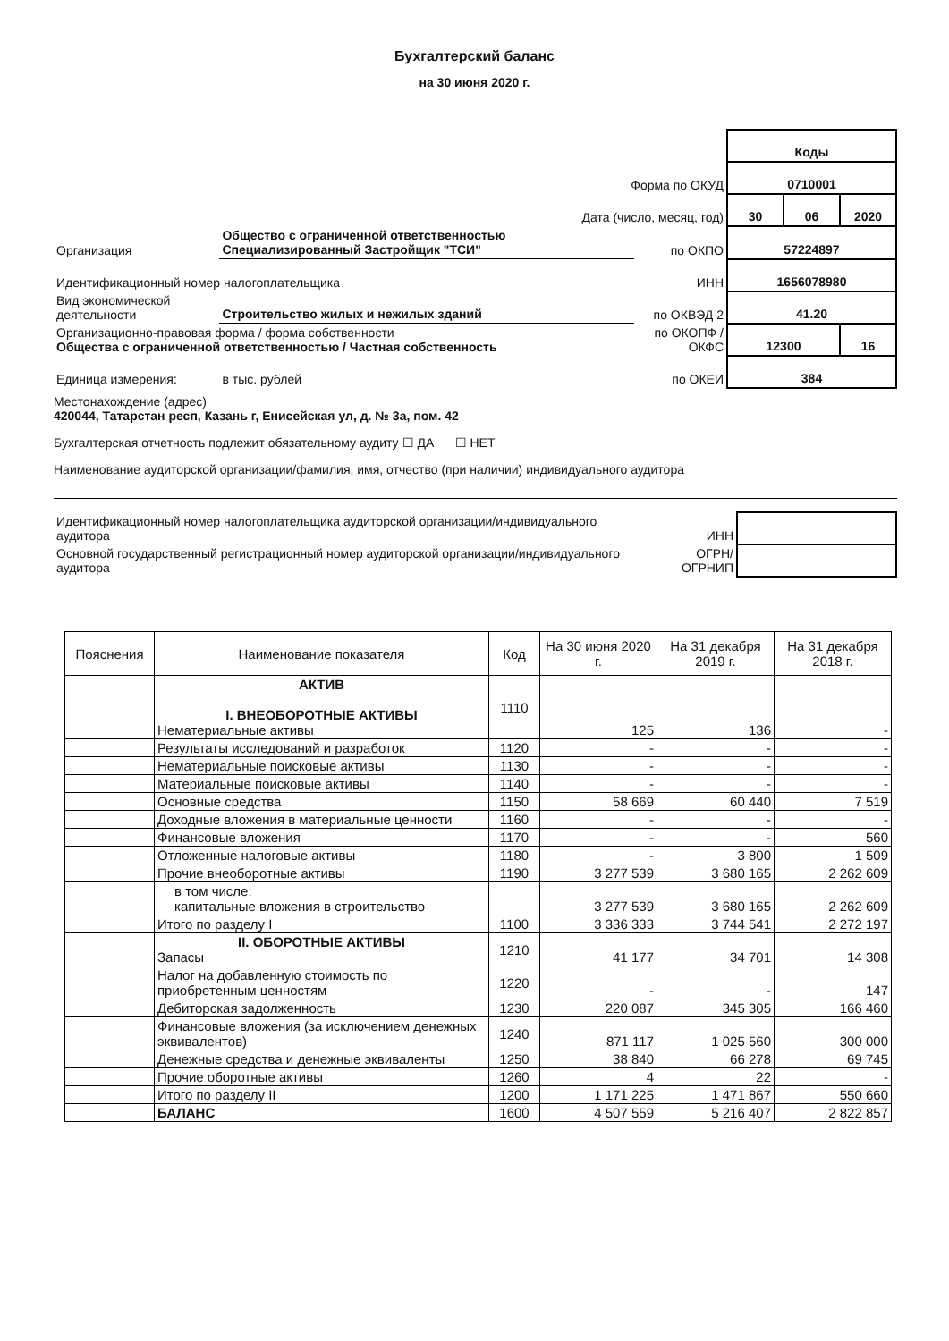Бухгалтерский баланс
на 30 июня 2020 г.
| | | | Коды | | |
| Форма по ОКУД | | | 0710001 | | |
| Дата (число, месяц, год) | | | 30 | 06 | 2020 |
| Организация | Общество с ограниченной ответственностью Специализированный Застройщик "ТСИ" | по ОКПО | 57224897 | | |
| Идентификационный номер налогоплательщика | | ИНН | 1656078980 | | |
| Вид экономической деятельности | Строительство жилых и нежилых зданий | по ОКВЭД 2 | 41.20 | | |
| Организационно-правовая форма / форма собственности Общества с ограниченной ответственностью / Частная собственность | | по ОКОПФ / ОКФС | 12300 | | 16 |
| Единица измерения: | в тыс. рублей | по ОКЕИ | 384 | | |
Местонахождение (адрес)
420044, Татарстан респ, Казань г, Енисейская ул, д. № 3а, пом. 42
Бухгалтерская отчетность подлежит обязательному аудиту ☐ ДА ☐ НЕТ
Наименование аудиторской организации/фамилия, имя, отчество (при наличии) индивидуального аудитора
| Идентификационный номер налогоплательщика аудиторской организации/индивидуального аудитора | ИНН | |
| Основной государственный регистрационный номер аудиторской организации/индивидуального аудитора | ОГРН/ ОГРНИП | |
| Пояснения | Наименование показателя | Код | На 30 июня 2020 г. | На 31 декабря 2019 г. | На 31 декабря 2018 г. |
| --- | --- | --- | --- | --- | --- |
| | АКТИВ I. ВНЕОБОРОТНЫЕ АКТИВЫ Нематериальные активы | 1110 | 125 | 136 | - |
| | Результаты исследований и разработок | 1120 | - | - | - |
| | Нематериальные поисковые активы | 1130 | - | - | - |
| | Материальные поисковые активы | 1140 | - | - | - |
| | Основные средства | 1150 | 58 669 | 60 440 | 7 519 |
| | Доходные вложения в материальные ценности | 1160 | - | - | - |
| | Финансовые вложения | 1170 | - | - | 560 |
| | Отложенные налоговые активы | 1180 | - | 3 800 | 1 509 |
| | Прочие внеоборотные активы | 1190 | 3 277 539 | 3 680 165 | 2 262 609 |
| | в том числе: капитальные вложения в строительство | | 3 277 539 | 3 680 165 | 2 262 609 |
| | Итого по разделу I | 1100 | 3 336 333 | 3 744 541 | 2 272 197 |
| | II. ОБОРОТНЫЕ АКТИВЫ Запасы | 1210 | 41 177 | 34 701 | 14 308 |
| | Налог на добавленную стоимость по приобретенным ценностям | 1220 | - | - | 147 |
| | Дебиторская задолженность | 1230 | 220 087 | 345 305 | 166 460 |
| | Финансовые вложения (за исключением денежных эквивалентов) | 1240 | 871 117 | 1 025 560 | 300 000 |
| | Денежные средства и денежные эквиваленты | 1250 | 38 840 | 66 278 | 69 745 |
| | Прочие оборотные активы | 1260 | 4 | 22 | - |
| | Итого по разделу II | 1200 | 1 171 225 | 1 471 867 | 550 660 |
| | БАЛАНС | 1600 | 4 507 559 | 5 216 407 | 2 822 857 |